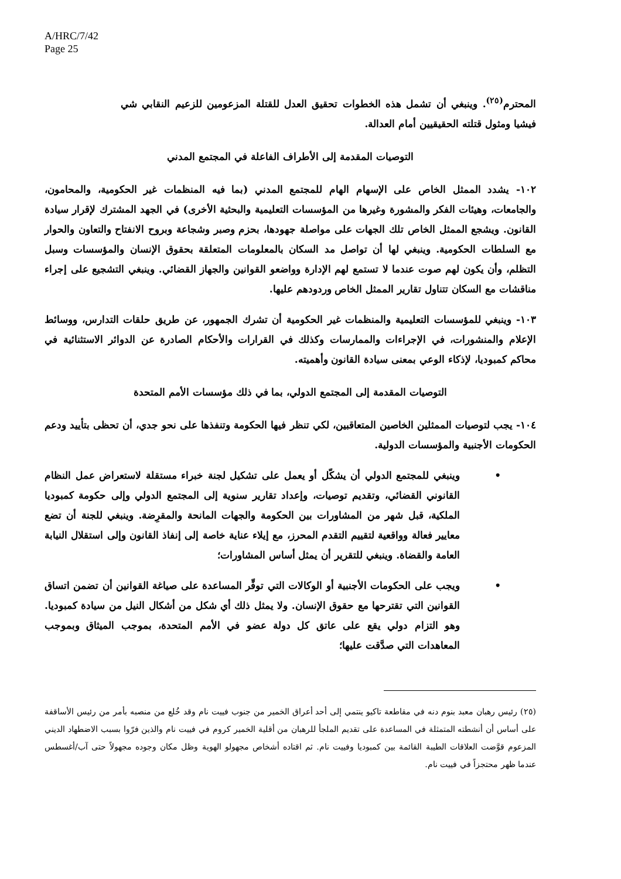A/HRC/7/42
Page 25
المحترم<sup>(٢٥)</sup>. وينبغي أن تشمل هذه الخطوات تحقيق العدل للقتلة المزعومين للزعيم النقابي شي فيشيا ومثول قتلته الحقيقيين أمام العدالة.
التوصيات المقدمة إلى الأطراف الفاعلة في المجتمع المدني
١٠٢- يشدد الممثل الخاص على الإسهام الهام للمجتمع المدني (بما فيه المنظمات غير الحكومية، والمحامون، والجامعات، وهيئات الفكر والمشورة وغيرها من المؤسسات التعليمية والبحثية الأخرى) في الجهد المشترك لإقرار سيادة القانون. ويشجع الممثل الخاص تلك الجهات على مواصلة جهودها، بحزم وصبر وشجاعة وبروح الانفتاح والتعاون والحوار مع السلطات الحكومية. وينبغي لها أن تواصل مد السكان بالمعلومات المتعلقة بحقوق الإنسان والمؤسسات وسبل التظلم، وأن يكون لهم صوت عندما لا تستمع لهم الإدارة وواضعو القوانين والجهاز القضائي. وينبغي التشجيع على إجراء مناقشات مع السكان تتناول تقارير الممثل الخاص وردودهم عليها.
١٠٣- وينبغي للمؤسسات التعليمية والمنظمات غير الحكومية أن تشرك الجمهور، عن طريق حلقات التدارس، ووسائط الإعلام والمنشورات، في الإجراءات والممارسات وكذلك في القرارات والأحكام الصادرة عن الدوائر الاستثنائية في محاكم كمبوديا، لإذكاء الوعي بمعنى سيادة القانون وأهميته.
التوصيات المقدمة إلى المجتمع الدولي، بما في ذلك مؤسسات الأمم المتحدة
١٠٤- يجب لتوصيات الممثلين الخاصين المتعاقبين، لكي تنظر فيها الحكومة وتنفذها على نحو جدي، أن تحظى بتأييد ودعم الحكومات الأجنبية والمؤسسات الدولية.
• وينبغي للمجتمع الدولي أن يشكّل أو يعمل على تشكيل لجنة خبراء مستقلة لاستعراض عمل النظام القانوني القضائي، وتقديم توصيات، وإعداد تقارير سنوية إلى المجتمع الدولي وإلى حكومة كمبوديا الملكية، قبل شهر من المشاورات بين الحكومة والجهات المانحة والمقرِضة. وينبغي للجنة أن تضع معايير فعالة وواقعية لتقييم التقدم المحرز، مع إيلاء عناية خاصة إلى إنفاذ القانون وإلى استقلال النيابة العامة والقضاة. وينبغي للتقرير أن يمثل أساس المشاورات؛
• ويجب على الحكومات الأجنبية أو الوكالات التي توفِّر المساعدة على صياغة القوانين أن تضمن اتساق القوانين التي تقترحها مع حقوق الإنسان. ولا يمثل ذلك أي شكل من أشكال النيل من سيادة كمبوديا. وهو التزام دولي يقع على عاتق كل دولة عضو في الأمم المتحدة، بموجب الميثاق وبموجب المعاهدات التي صدَّقت عليها؛
(٢٥) رئيس رهبان معبد بنوم دنه في مقاطعة تاكيو ينتمي إلى أحد أعراق الخمير من جنوب فييت نام وقد خُلع من منصبه بأمر من رئيس الأساقفة على أساس أن أنشطته المتمثلة في المساعدة على تقديم الملجأ للرهبان من أقلية الخمير كروم في فييت نام والذين فرّوا بسبب الاضطهاد الديني المزعوم قوَّضت العلاقات الطيبة القائمة بين كمبوديا وفييت نام. ثم اقتاده أشخاص مجهولو الهوية وظل مكان وجوده مجهولاً حتى آب/أغسطس عندما ظهر محتجزاً في فييت نام.